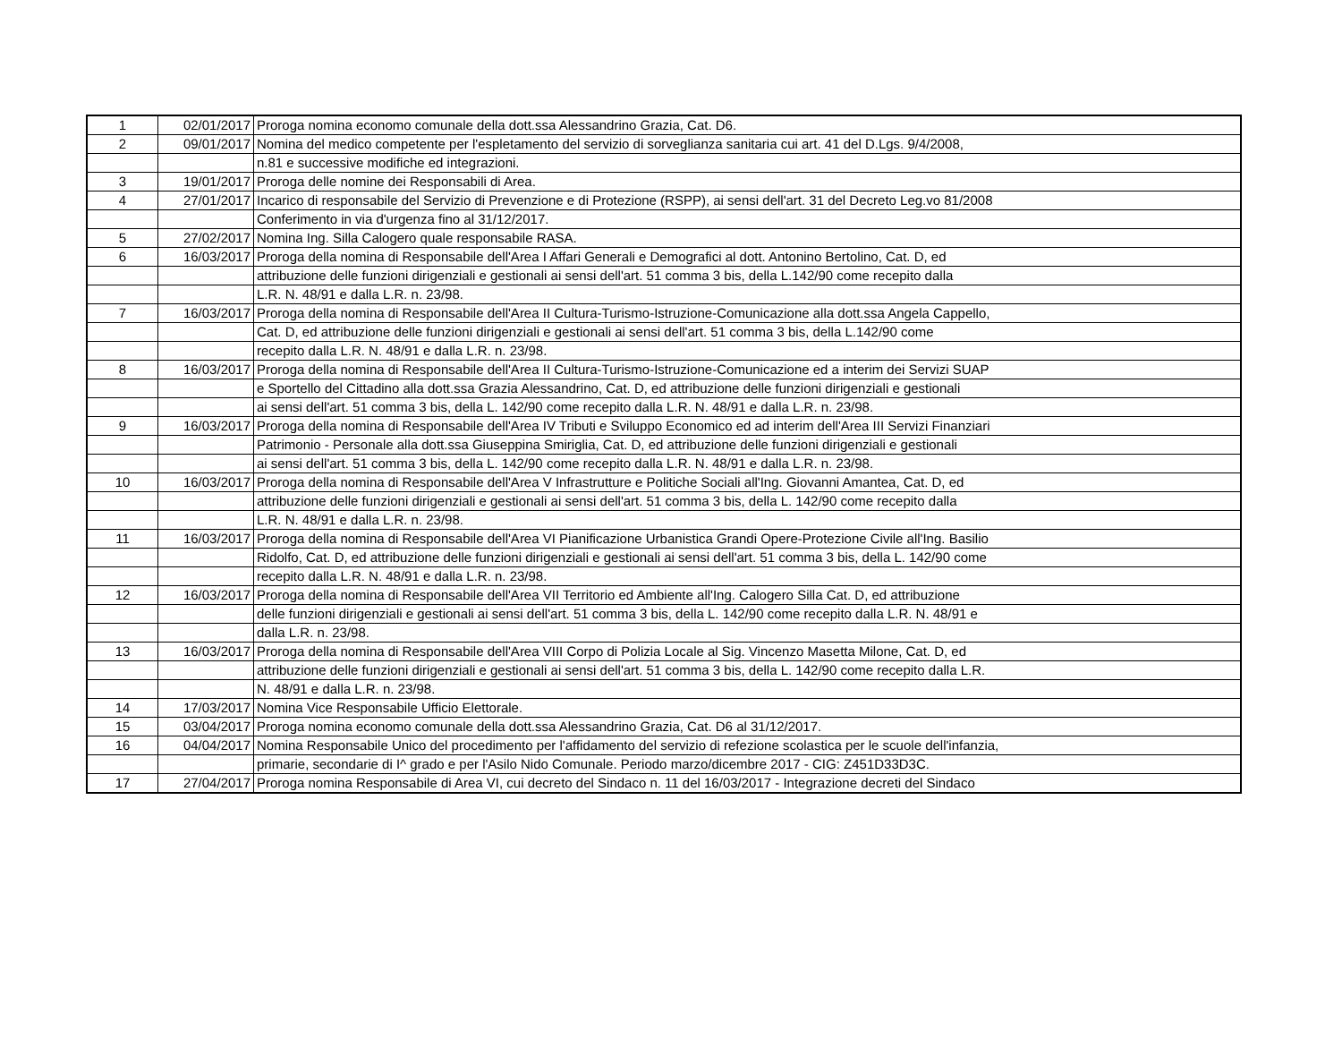| 1 | 02/01/2017 | Proroga nomina economo comunale della dott.ssa Alessandrino Grazia, Cat. D6. |
| 2 | 09/01/2017 | Nomina del medico competente per l'espletamento del servizio di sorveglianza sanitaria cui art. 41 del D.Lgs. 9/4/2008, |
| | | n.81 e successive modifiche ed integrazioni. |
| 3 | 19/01/2017 | Proroga delle nomine dei Responsabili di Area. |
| 4 | 27/01/2017 | Incarico di responsabile del Servizio di Prevenzione e di Protezione (RSPP), ai sensi dell'art. 31 del Decreto Leg.vo 81/2008 |
| | | Conferimento in via d'urgenza fino al 31/12/2017. |
| 5 | 27/02/2017 | Nomina Ing. Silla Calogero quale responsabile RASA. |
| 6 | 16/03/2017 | Proroga della nomina di Responsabile dell'Area I Affari Generali e Demografici al dott. Antonino Bertolino, Cat. D, ed |
| | | attribuzione delle funzioni dirigenziali e gestionali ai sensi dell'art. 51 comma 3 bis, della L.142/90 come recepito dalla |
| | | L.R. N. 48/91 e dalla L.R. n. 23/98. |
| 7 | 16/03/2017 | Proroga della nomina di Responsabile dell'Area II Cultura-Turismo-Istruzione-Comunicazione alla dott.ssa Angela Cappello, |
| | | Cat. D, ed attribuzione delle funzioni dirigenziali e gestionali ai sensi dell'art. 51 comma 3 bis, della L.142/90 come |
| | | recepito dalla L.R. N. 48/91 e dalla L.R. n. 23/98. |
| 8 | 16/03/2017 | Proroga della nomina di Responsabile dell'Area II Cultura-Turismo-Istruzione-Comunicazione ed a interim dei Servizi SUAP |
| | | e Sportello del Cittadino alla dott.ssa Grazia Alessandrino, Cat. D, ed attribuzione delle funzioni dirigenziali e gestionali |
| | | ai sensi dell'art. 51 comma 3 bis, della L. 142/90 come recepito dalla L.R. N. 48/91 e dalla L.R. n. 23/98. |
| 9 | 16/03/2017 | Proroga della nomina di Responsabile dell'Area IV Tributi e Sviluppo Economico ed ad interim dell'Area III Servizi Finanziari |
| | | Patrimonio - Personale alla dott.ssa Giuseppina Smiriglia, Cat. D, ed attribuzione delle funzioni dirigenziali e gestionali |
| | | ai sensi dell'art. 51 comma 3 bis, della L. 142/90 come recepito dalla L.R. N. 48/91 e dalla L.R. n. 23/98. |
| 10 | 16/03/2017 | Proroga della nomina di Responsabile dell'Area V Infrastrutture e Politiche Sociali all'Ing. Giovanni Amantea, Cat. D, ed |
| | | attribuzione delle funzioni dirigenziali e gestionali ai sensi dell'art. 51 comma 3 bis, della L. 142/90 come recepito dalla |
| | | L.R. N. 48/91 e dalla L.R. n. 23/98. |
| 11 | 16/03/2017 | Proroga della nomina di Responsabile dell'Area VI Pianificazione Urbanistica Grandi Opere-Protezione Civile all'Ing. Basilio |
| | | Ridolfo, Cat. D, ed attribuzione delle funzioni dirigenziali e gestionali ai sensi dell'art. 51 comma 3 bis, della L. 142/90 come |
| | | recepito dalla L.R. N. 48/91 e dalla L.R. n. 23/98. |
| 12 | 16/03/2017 | Proroga della nomina di Responsabile dell'Area VII Territorio ed Ambiente all'Ing. Calogero Silla Cat. D, ed attribuzione |
| | | delle funzioni dirigenziali e gestionali ai sensi dell'art. 51 comma 3 bis, della L. 142/90 come recepito dalla L.R. N. 48/91 e |
| | | dalla L.R. n. 23/98. |
| 13 | 16/03/2017 | Proroga della nomina di Responsabile dell'Area VIII Corpo di Polizia Locale al Sig. Vincenzo Masetta Milone, Cat. D, ed |
| | | attribuzione delle funzioni dirigenziali e gestionali ai sensi dell'art. 51 comma 3 bis, della L. 142/90 come recepito dalla L.R. |
| | | N. 48/91 e dalla L.R. n. 23/98. |
| 14 | 17/03/2017 | Nomina Vice Responsabile Ufficio Elettorale. |
| 15 | 03/04/2017 | Proroga nomina economo comunale della dott.ssa Alessandrino Grazia, Cat. D6 al 31/12/2017. |
| 16 | 04/04/2017 | Nomina Responsabile Unico del procedimento per l'affidamento del servizio di refezione scolastica per le scuole dell'infanzia, |
| | | primarie, secondarie di I^ grado e per l'Asilo Nido Comunale. Periodo marzo/dicembre 2017 - CIG: Z451D33D3C. |
| 17 | 27/04/2017 | Proroga nomina Responsabile di Area VI, cui decreto del Sindaco n. 11 del 16/03/2017 - Integrazione decreti del Sindaco |